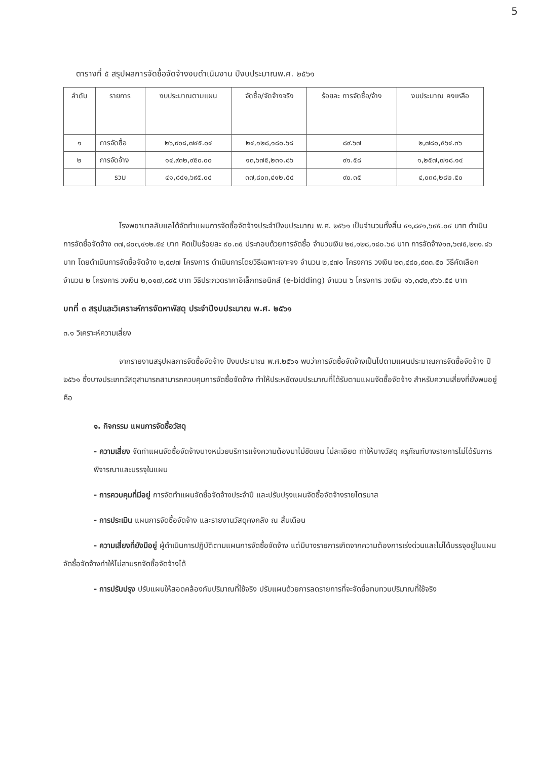5
ตารางที่ ๕ สรุปผลการจัดซื้อจัดจ้างงบดำเนินงาน ปีงบประมาณพ.ศ. ๒๕๖๑
| ลำดับ | รายการ | งบประมาณตามแผน | จัดซื้อ/จัดจ้างจริง | ร้อยละ การจัดซื้อ/จ้าง | งบประมาณ คงเหลือ |
| --- | --- | --- | --- | --- | --- |
| ๑ | การจัดซื้อ | ๒๖,๙๐๘,๗๔๕.๐๔ | ๒๔,๑๒๘,๑๘๐.๖๘ | ๘๙.๖๗ | ๒,๗๘๐,๕๖๔.๓๖ |
| ๒ | การจัดจ้าง | ๑๔,๙๓๒,๙๕๐.๐๐ | ๑๓,๖๗๕,๒๓๑.๘๖ | ๙๑.๕๘ | ๑,๒๕๗,๗๑๘.๑๔ |
| | รวม | ๔๑,๘๔๑,๖๙๕.๐๔ | ๓๗,๘๐๓,๔๑๒.๕๔ | ๙๐.๓๕ | ๔,๐๓๘,๒๘๒.๕๐ |
โรงพยาบาลลับแลได้จัดทำแผนการจัดซื้อจัดจ้างประจำปีงบประมาณ พ.ศ. ๒๕๖๑ เป็นจำนวนทั้งสิ้น ๔๑,๘๔๑,๖๙๕.๐๔ บาท ดำเนินการจัดซื้อจัดจ้าง ๓๗,๘๐๓,๔๑๒.๕๔ บาท คิดเป็นร้อยละ ๙๐.๓๕ ประกอบด้วยการจัดซื้อ จำนวนเงิน ๒๔,๑๒๘,๑๘๐.๖๘ บาท การจัดจ้าง๑๓,๖๗๕,๒๓๑.๘๖ บาท โดยดำเนินการจัดซื้อจัดจ้าง ๒,๔๗๗ โครงการ ดำเนินการโดยวิธีเฉพาะเจาะจง จำนวน ๒,๔๗๐ โครงการ วงเงิน ๒๓,๔๘๐,๘๓๓.๕๐ วิธีคัดเลือก จำนวน ๒ โครงการ วงเงิน ๒,๐๑๗,๘๙๕ บาท วิธีประกวดราคาอิเล็กทรอนิกส์ (e-bidding) จำนวน ๖ โครงการ วงเงิน ๑๖,๓๔๒,๙๖๖.๕๔ บาท
บทที่ ๓ สรุปและวิเคราะห์การจัดหาพัสดุ ประจำปีงบประมาณ พ.ศ. ๒๕๖๑
๓.๑ วิเคราะห์ความเสี่ยง
จากรายงานสรุปผลการจัดซื้อจัดจ้าง ปีงบประมาณ พ.ศ.๒๕๖๑ พบว่าการจัดซื้อจัดจ้างเป็นไปตามแผนประมาณการจัดซื้อจัดจ้าง ปี ๒๕๖๑ ซึ่งบางประเภทวัสดุสามารถสามารถควบคุมการจัดซื้อจัดจ้าง ทำให้ประหยัดงบประมาณที่ได้รับตามแผนจัดซื้อจัดจ้าง สำหรับความเสี่ยงที่ยังพบอยู่ คือ
๑. กิจกรรม แผนการจัดซื้อวัสดุ
- ความเสี่ยง จัดทำแผนจัดซื้อจัดจ้างบางหน่วยบริการแจ้งความต้องมาไม่ชัดเจน ไม่ละเอียด ทำให้บางวัสดุ ครุภัณฑ์บางรายการไม่ได้รับการพิจารณาและบรรจุในแผน
- การควบคุมที่มีอยู่ การจัดทำแผนจัดซื้อจัดจ้างประจำปี และปรับปรุงแผนจัดซื้อจัดจ้างรายไตรมาส
- การประเมิน แผนการจัดซื้อจัดจ้าง และรายงานวัสดุคงคลัง ณ สิ้นเดือน
- ความเสี่ยงที่ยังมีอยู่ ผู้ดำเนินการปฏิบัติตามแผนการจัดซื้อจัดจ้าง แต่มีบางรายการเกิดจากความต้องการเร่งด่วนและไม่ได้บรรจุอยู่ในแผนจัดซื้อจัดจ้างทำให้ไม่สามรถจัดซื้อจัดจ้างได้
- การปรับปรุง ปรับแผนให้สอดคล้องกับปริมาณที่ใช้จริง ปรับแผนด้วยการลดรายการที่จะจัดซื้อทบทวนปริมาณที่ใช้จริง